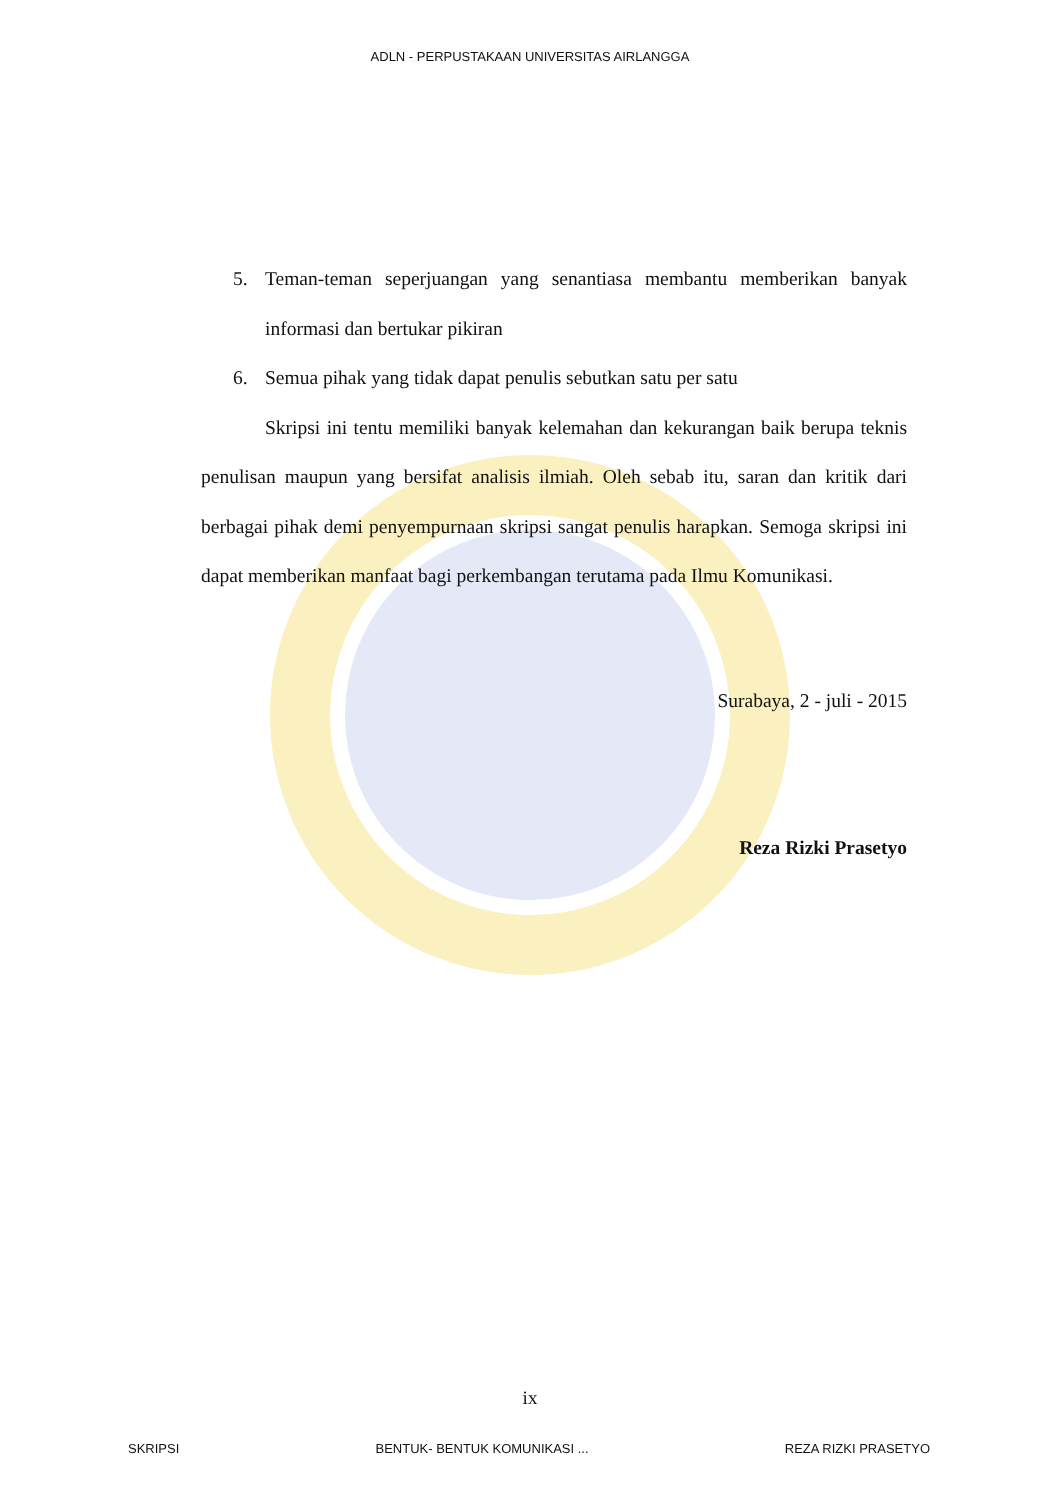ADLN - PERPUSTAKAAN UNIVERSITAS AIRLANGGA
5. Teman-teman seperjuangan yang senantiasa membantu memberikan banyak informasi dan bertukar pikiran
6. Semua pihak yang tidak dapat penulis sebutkan satu per satu
Skripsi ini tentu memiliki banyak kelemahan dan kekurangan baik berupa teknis penulisan maupun yang bersifat analisis ilmiah. Oleh sebab itu, saran dan kritik dari berbagai pihak demi penyempurnaan skripsi sangat penulis harapkan. Semoga skripsi ini dapat memberikan manfaat bagi perkembangan terutama pada Ilmu Komunikasi.
Surabaya, 2 - juli - 2015
Reza Rizki Prasetyo
ix
SKRIPSI BENTUK- BENTUK KOMUNIKASI ... REZA RIZKI PRASETYO